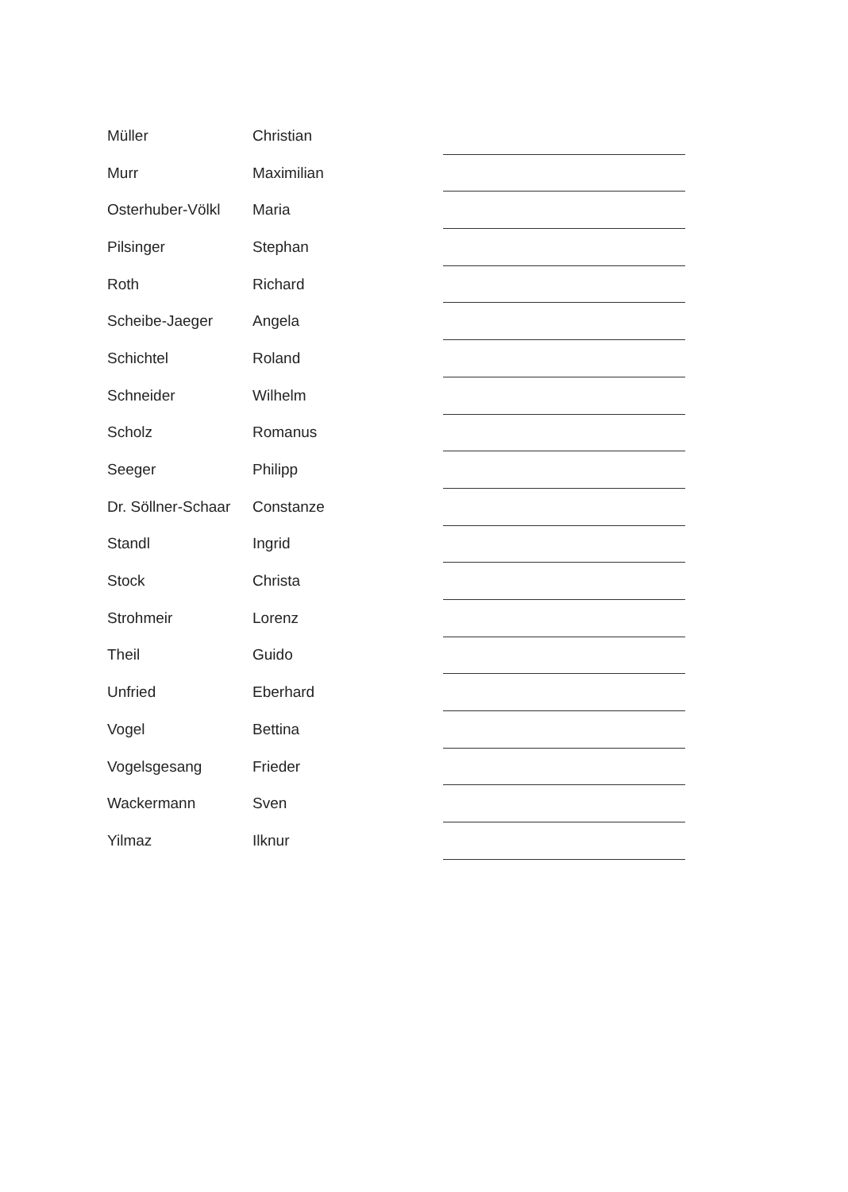| Müller | Christian | |
| Murr | Maximilian | |
| Osterhuber-Völkl | Maria | |
| Pilsinger | Stephan | |
| Roth | Richard | |
| Scheibe-Jaeger | Angela | |
| Schichtel | Roland | |
| Schneider | Wilhelm | |
| Scholz | Romanus | |
| Seeger | Philipp | |
| Dr. Söllner-Schaar | Constanze | |
| Standl | Ingrid | |
| Stock | Christa | |
| Strohmeir | Lorenz | |
| Theil | Guido | |
| Unfried | Eberhard | |
| Vogel | Bettina | |
| Vogelsgesang | Frieder | |
| Wackermann | Sven | |
| Yilmaz | Ilknur | |